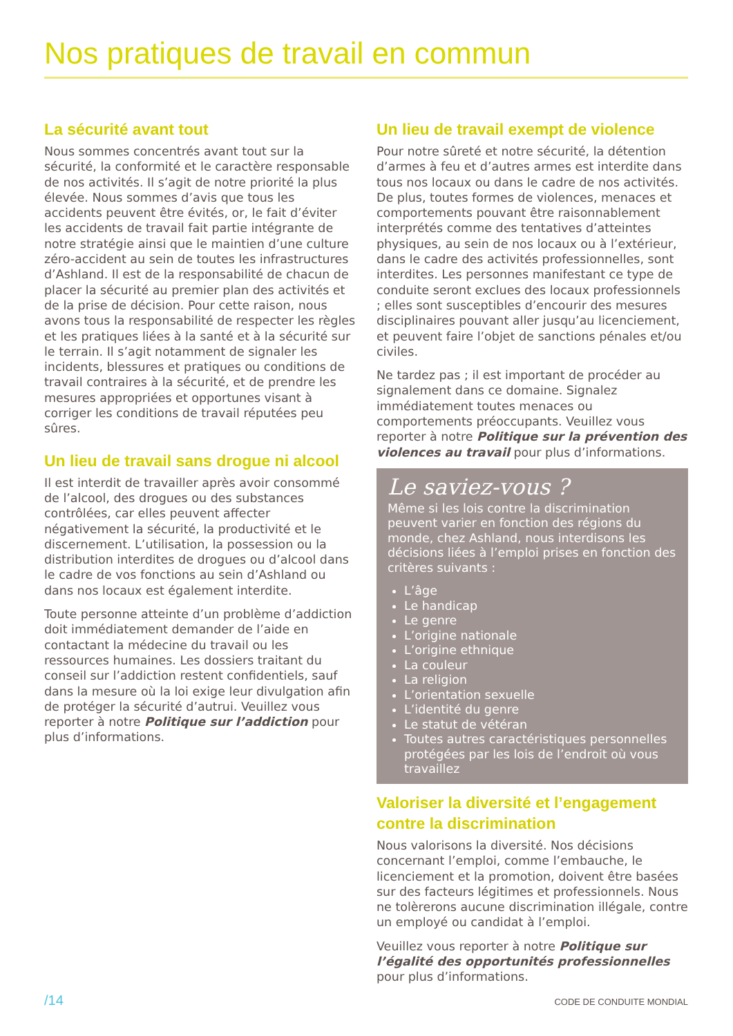Nos pratiques de travail en commun
La sécurité avant tout
Nous sommes concentrés avant tout sur la sécurité, la conformité et le caractère responsable de nos activités. Il s’agit de notre priorité la plus élevée. Nous sommes d’avis que tous les accidents peuvent être évités, or, le fait d’éviter les accidents de travail fait partie intégrante de notre stratégie ainsi que le maintien d’une culture zéro-accident au sein de toutes les infrastructures d’Ashland. Il est de la responsabilité de chacun de placer la sécurité au premier plan des activités et de la prise de décision. Pour cette raison, nous avons tous la responsabilité de respecter les règles et les pratiques liées à la santé et à la sécurité sur le terrain. Il s’agit notamment de signaler les incidents, blessures et pratiques ou conditions de travail contraires à la sécurité, et de prendre les mesures appropriées et opportunes visant à corriger les conditions de travail réputées peu sûres.
Un lieu de travail sans drogue ni alcool
Il est interdit de travailler après avoir consommé de l’alcool, des drogues ou des substances contrôlées, car elles peuvent affecter négativement la sécurité, la productivité et le discernement. L’utilisation, la possession ou la distribution interdites de drogues ou d’alcool dans le cadre de vos fonctions au sein d’Ashland ou dans nos locaux est également interdite.
Toute personne atteinte d’un problème d’addiction doit immédiatement demander de l’aide en contactant la médecine du travail ou les ressources humaines. Les dossiers traitant du conseil sur l’addiction restent confidentiels, sauf dans la mesure où la loi exige leur divulgation afin de protéger la sécurité d’autrui. Veuillez vous reporter à notre Politique sur l’addiction pour plus d’informations.
Un lieu de travail exempt de violence
Pour notre sûreté et notre sécurité, la détention d’armes à feu et d’autres armes est interdite dans tous nos locaux ou dans le cadre de nos activités. De plus, toutes formes de violences, menaces et comportements pouvant être raisonnablement interprétés comme des tentatives d’atteintes physiques, au sein de nos locaux ou à l’extérieur, dans le cadre des activités professionnelles, sont interdites. Les personnes manifestant ce type de conduite seront exclues des locaux professionnels ; elles sont susceptibles d’encourir des mesures disciplinaires pouvant aller jusqu’au licenciement, et peuvent faire l’objet de sanctions pénales et/ou civiles.
Ne tardez pas ; il est important de procéder au signalement dans ce domaine. Signalez immédiatement toutes menaces ou comportements préoccupants. Veuillez vous reporter à notre Politique sur la prévention des violences au travail pour plus d’informations.
Le saviez-vous ?
Même si les lois contre la discrimination peuvent varier en fonction des régions du monde, chez Ashland, nous interdisons les décisions liées à l’emploi prises en fonction des critères suivants :
L’âge
Le handicap
Le genre
L’origine nationale
L’origine ethnique
La couleur
La religion
L’orientation sexuelle
L’identité du genre
Le statut de vétéran
Toutes autres caractéristiques personnelles protégées par les lois de l’endroit où vous travaillez
Valoriser la diversité et l’engagement contre la discrimination
Nous valorisons la diversité. Nos décisions concernant l’emploi, comme l’embauche, le licenciement et la promotion, doivent être basées sur des facteurs légitimes et professionnels. Nous ne tolèrerons aucune discrimination illégale, contre un employé ou candidat à l’emploi.
Veuillez vous reporter à notre Politique sur l’égalité des opportunités professionnelles pour plus d’informations.
/14 CODE DE CONDUITE MONDIAL